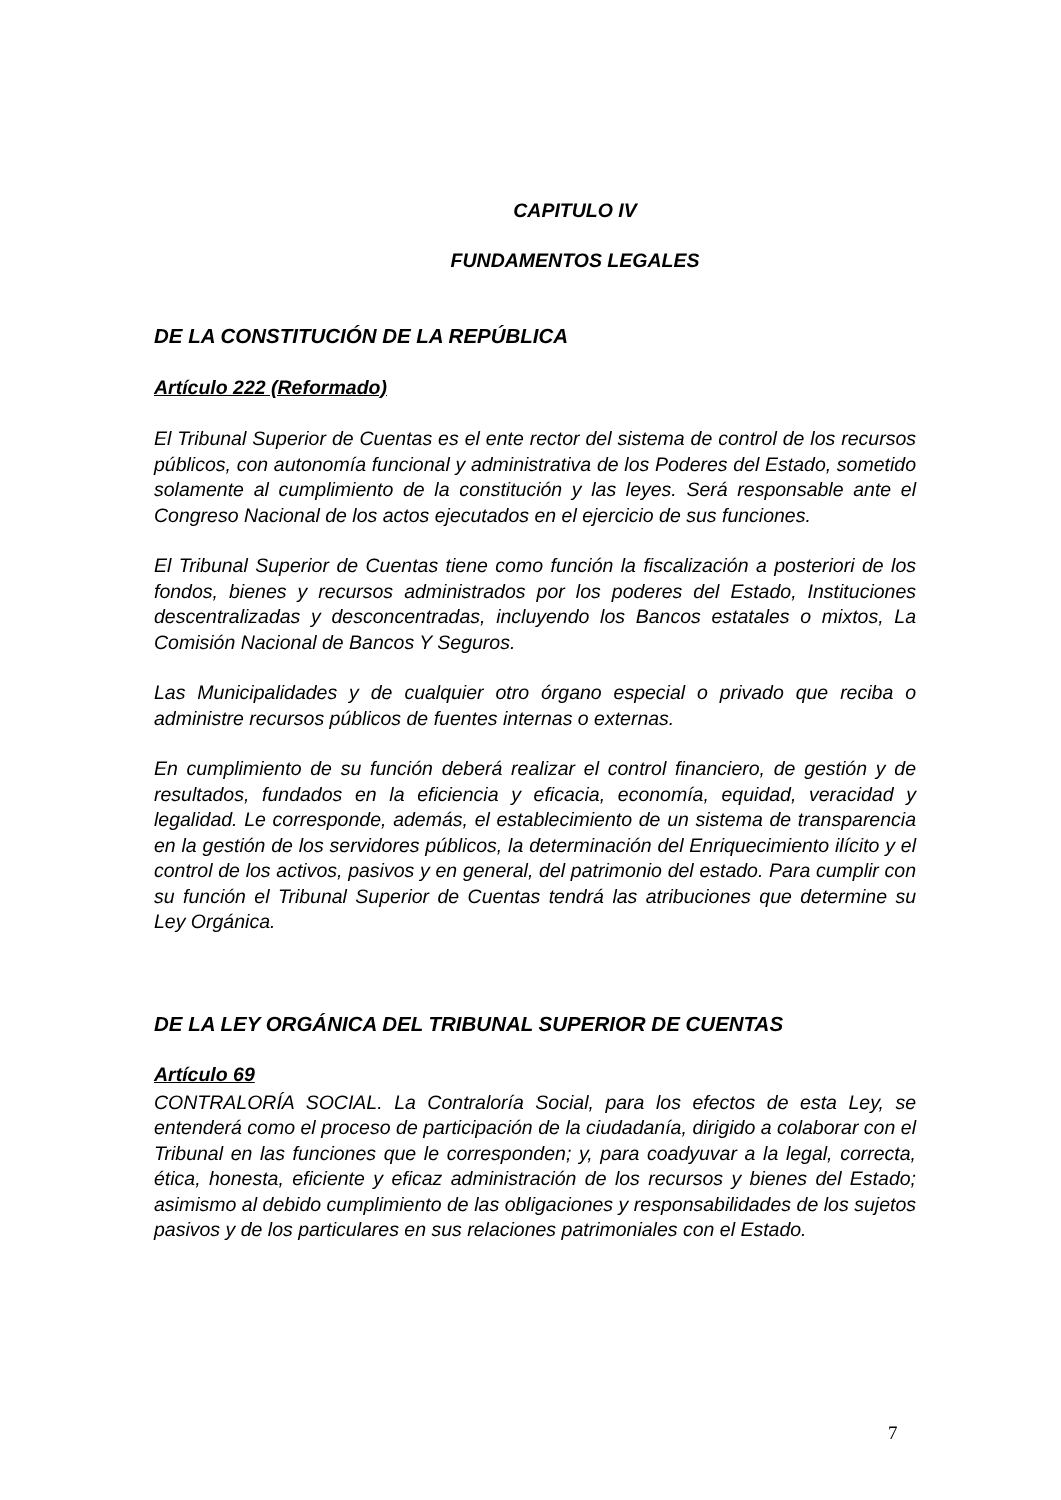CAPITULO IV
FUNDAMENTOS LEGALES
DE LA CONSTITUCIÓN DE LA REPÚBLICA
Artículo 222 (Reformado)
El Tribunal Superior de Cuentas es el ente rector del sistema de control de los recursos públicos, con autonomía funcional y administrativa de los Poderes del Estado, sometido solamente al cumplimiento de la constitución y las leyes. Será responsable ante el Congreso Nacional de los actos ejecutados en el ejercicio de sus funciones.
El Tribunal Superior de Cuentas tiene como función la fiscalización a posteriori de los fondos, bienes y recursos administrados por los poderes del Estado, Instituciones descentralizadas y desconcentradas, incluyendo los Bancos estatales o mixtos, La Comisión Nacional de Bancos Y Seguros.
Las Municipalidades y de cualquier otro órgano especial o privado que reciba o administre recursos públicos de fuentes internas o externas.
En cumplimiento de su función deberá realizar el control financiero, de gestión y de resultados, fundados en la eficiencia y eficacia, economía, equidad, veracidad y legalidad. Le corresponde, además, el establecimiento de un sistema de transparencia en la gestión de los servidores públicos, la determinación del Enriquecimiento ilícito y el control de los activos, pasivos y en general, del patrimonio del estado. Para cumplir con su función el Tribunal Superior de Cuentas tendrá las atribuciones que determine su Ley Orgánica.
DE LA LEY ORGÁNICA DEL TRIBUNAL SUPERIOR DE CUENTAS
Artículo 69
CONTRALORÍA SOCIAL. La Contraloría Social, para los efectos de esta Ley, se entenderá como el proceso de participación de la ciudadanía, dirigido a colaborar con el Tribunal en las funciones que le corresponden; y, para coadyuvar a la legal, correcta, ética, honesta, eficiente y eficaz administración de los recursos y bienes del Estado; asimismo al debido cumplimiento de las obligaciones y responsabilidades de los sujetos pasivos y de los particulares en sus relaciones patrimoniales con el Estado.
7